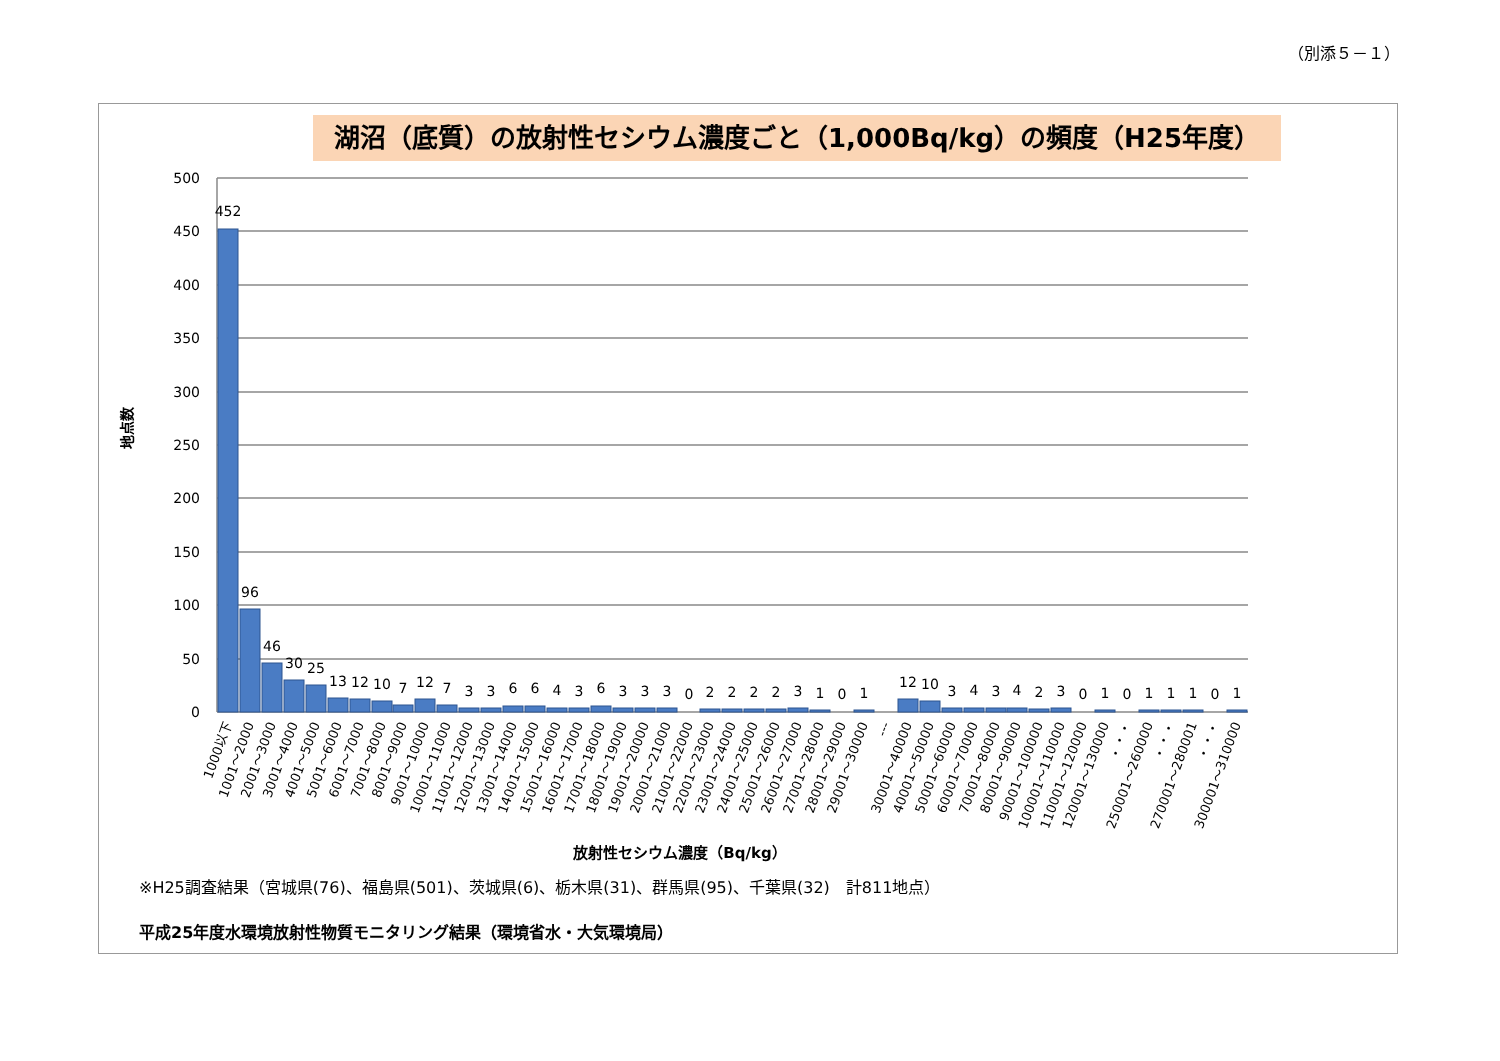（別添５－１）
湖沼（底質）の放射性セシウム濃度ごと（1,000Bq/kg）の頻度（H25年度）
※H25調査結果（宮城県(76)、福島県(501)、茨城県(6)、栃木県(31)、群馬県(95)、千葉県(32)　計811地点）
平成25年度水環境放射性物質モニタリング結果（環境省水・大気環境局）
500
450
400
350
300
250
200
150
100
50
0
地点数
452
96
46
30
25
13
12
10
7
12
7
3
3
6
6
4
3
6
3
3
3
0
2
2
2
2
3
1
0
1
12
10
3
4
3
4
2
3
0
1
0
1
1
1
0
1
1000以下
1001～2000
2001～3000
3001～4000
4001～5000
5001～6000
6001～7000
7001～8000
8001～9000
9001～10000
10001～11000
11001～12000
12001～13000
13001～14000
14001～15000
15001～16000
16001～17000
17001～18000
18001～19000
19001～20000
20001～21000
21001～22000
22001～23000
23001～24000
24001～25000
25001～26000
26001～27000
27001～28000
28001～29000
29001～30000
---
30001～40000
40001～50000
50001～60000
60001～70000
70001～80000
80001～90000
90001～100000
100001～110000
110001～120000
120001～130000
・・・
250001～260000
・・・
270001～280001
・・・
300001～310000
放射性セシウム濃度（Bq/kg）